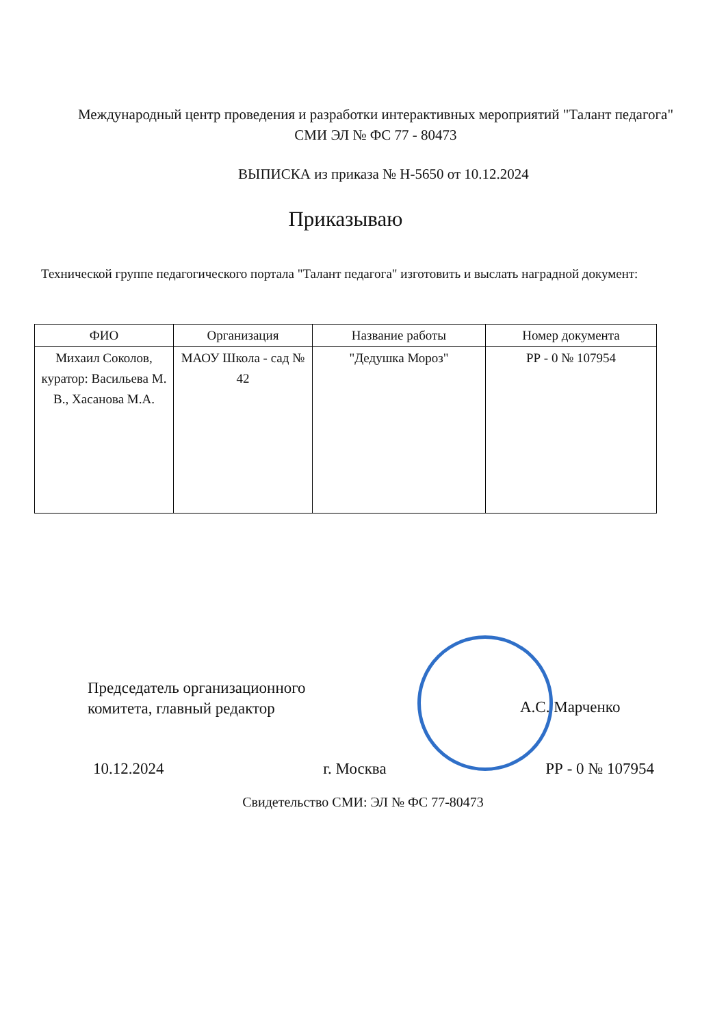Международный центр проведения и разработки интерактивных мероприятий "Талант педагога"
СМИ ЭЛ № ФС 77 - 80473
ВЫПИСКА из приказа № Н-5650 от 10.12.2024
Приказываю
Технической группе педагогического портала "Талант педагога" изготовить и выслать наградной документ:
| ФИО | Организация | Название работы | Номер документа |
| --- | --- | --- | --- |
| Михаил Соколов, куратор: Васильева М. В., Хасанова М.А. | МАОУ Школа - сад № 42 | "Дедушка Мороз" | РР - 0 № 107954 |
Председатель организационного
комитета, главный редактор
А.С. Марченко
10.12.2024 г. Москва РР - 0 № 107954
Свидетельство СМИ: ЭЛ № ФС 77-80473